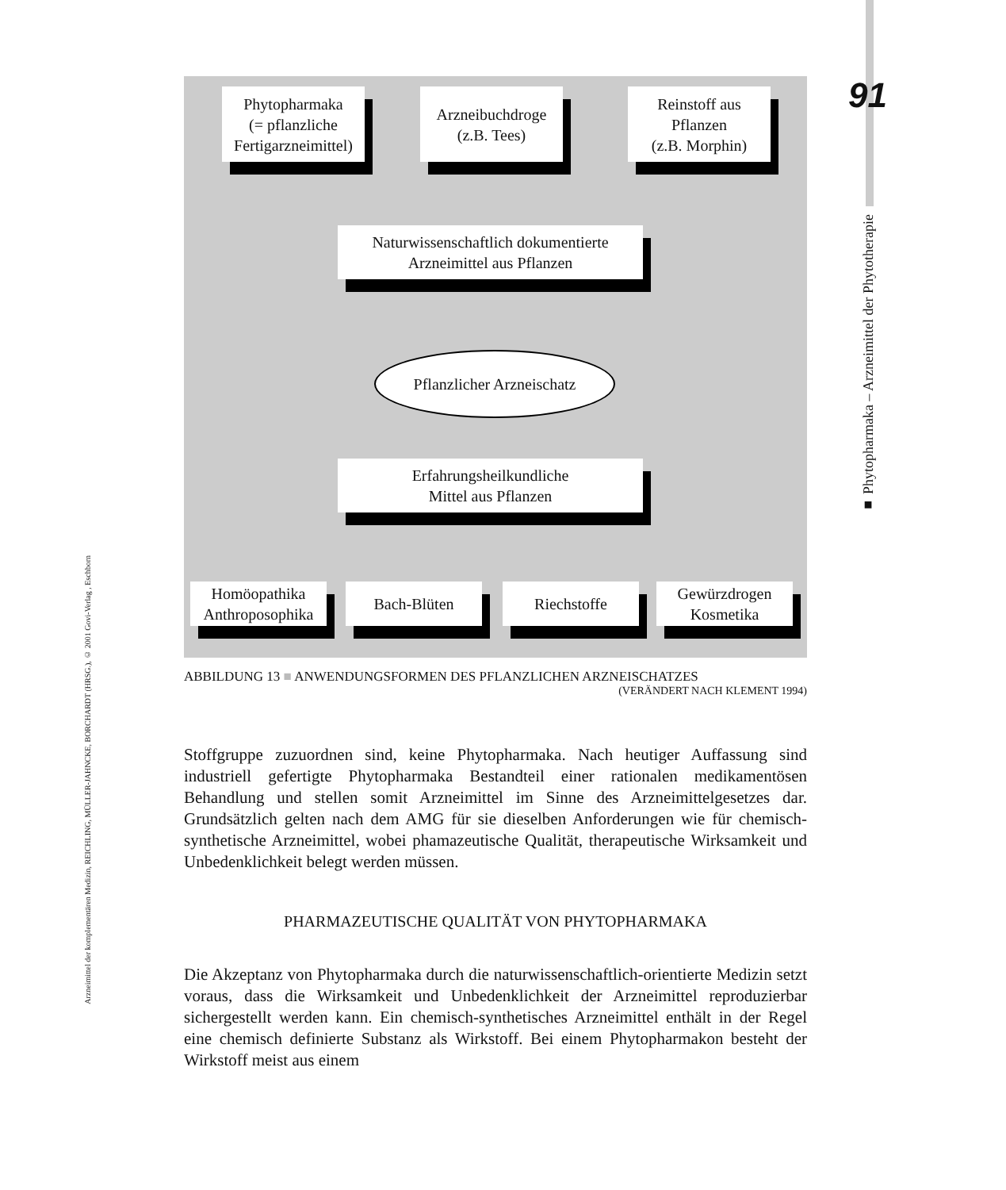Arzneimittel der komplementären Medizin, REICHLING, MÜLLER-JAHNCKE, BORCHARDT (HRSG.), © 2001 Govi-Verlag , Eschborn
91
■ Phytopharmaka – Arzneimittel der Phytotherapie
Phytopharmaka
(= pflanzliche
Fertigarzneimittel)
Arzneibuchdroge
(z.B. Tees)
Reinstoff aus
Pflanzen
(z.B. Morphin)
Naturwissenschaftlich dokumentierte
Arzneimittel aus Pflanzen
Pflanzlicher Arzneischatz
Erfahrungsheilkundliche
Mittel aus Pflanzen
Homöopathika
Anthroposophika
Bach-Blüten Riechstoffe
Gewürzdrogen
Kosmetika
ABBILDUNG 13 ■ ANWENDUNGSFORMEN DES PFLANZLICHEN ARZNEISCHATZES
(VERÄNDERT NACH KLEMENT 1994)
Stoffgruppe zuzuordnen sind, keine Phytopharmaka. Nach heutiger Auffassung sind industriell gefertigte Phytopharmaka Bestandteil einer rationalen medikamentösen Behandlung und stellen somit Arzneimittel im Sinne des Arzneimittelgesetzes dar. Grundsätzlich gelten nach dem AMG für sie dieselben Anforderungen wie für chemisch-synthetische Arzneimittel, wobei phamazeutische Qualität, therapeutische Wirksamkeit und Unbedenklichkeit belegt werden müssen.
PHARMAZEUTISCHE QUALITÄT VON PHYTOPHARMAKA
Die Akzeptanz von Phytopharmaka durch die naturwissenschaftlich-orientierte Medizin setzt voraus, dass die Wirksamkeit und Unbedenklichkeit der Arzneimittel reproduzierbar sichergestellt werden kann. Ein chemisch-synthetisches Arzneimittel enthält in der Regel eine chemisch definierte Substanz als Wirkstoff. Bei einem Phytopharmakon besteht der Wirkstoff meist aus einem